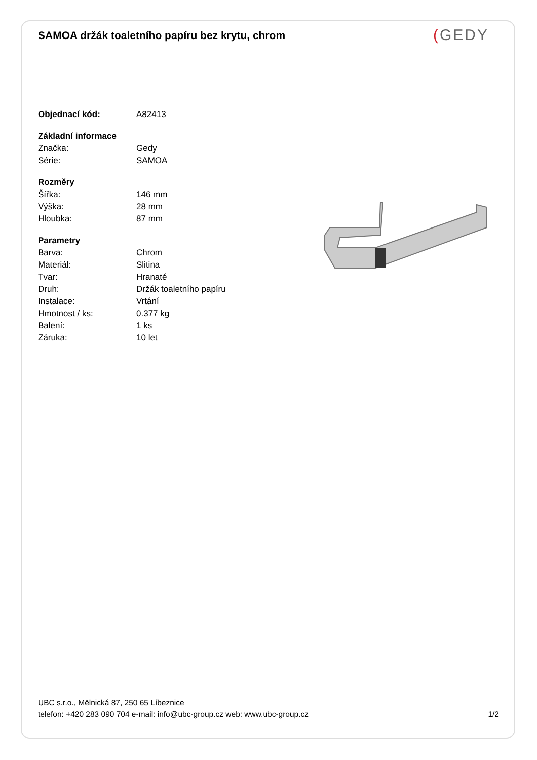SAMOA držák toaletního papíru bez krytu, chrom (GEDY
| Objednací kód: | A82413 |
| Základní informace | |
| Značka: | Gedy |
| Série: | SAMOA |
| Rozměry | |
| Šířka: | 146 mm |
| Výška: | 28 mm |
| Hloubka: | 87 mm |
| Parametry | |
| Barva: | Chrom |
| Materiál: | Slitina |
| Tvar: | Hranaté |
| Druh: | Držák toaletního papíru |
| Instalace: | Vrtání |
| Hmotnost / ks: | 0.377 kg |
| Balení: | 1 ks |
| Záruka: | 10 let |
UBC s.r.o., Mělnická 87, 250 65 Líbeznice
telefon: +420 283 090 704 e-mail: info@ubc-group.cz web: www.ubc-group.cz 1/2